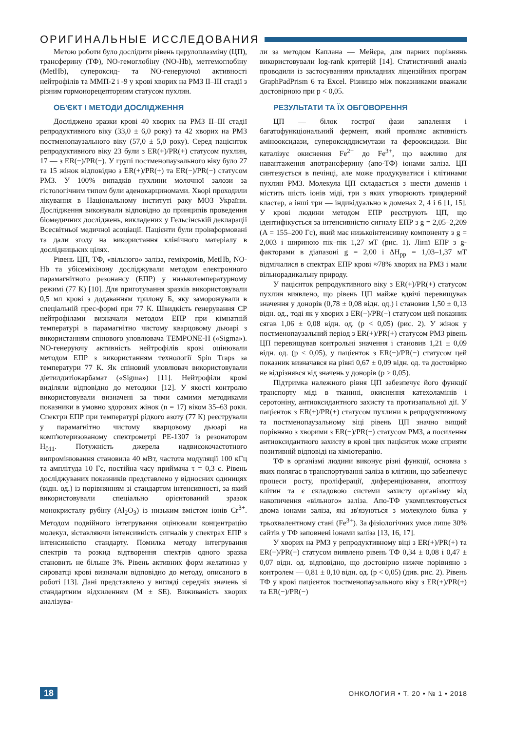ОРИГИНАЛЬНЫЕ ИССЛЕДОВАНИЯ
Метою роботи було дослідити рівень церулоплазміну (ЦП), трансферину (ТФ), NO-гемоглобіну (NO-Hb), метгемоглобіну (MetHb), супероксид- та NO-генеруючої активності нейтрофілів та ММП-2 і -9 у крові хворих на РМЗ II–III стадії з різним гормонорецепторним статусом пухлин.
ОБ'ЄКТ І МЕТОДИ ДОСЛІДЖЕННЯ
Досліджено зразки крові 40 хворих на РМЗ II–III стадії репродуктивного віку (33,0 ± 6,0 року) та 42 хворих на РМЗ постменопаузального віку (57,0 ± 5,0 року). Серед пацієнток репродуктивного віку 23 були з ER(+)/PR(+) статусом пухлин, 17 — з ER(−)/PR(−). У групі постменопаузального віку було 27 та 15 жінок відповідно з ER(+)/PR(+) та ER(−)/PR(−) статусом РМЗ. У 100% випадків пухлини молочної залози за гістологічним типом були аденокарциномами. Хворі проходили лікування в Національному інституті раку МОЗ України. Дослідження виконували відповідно до принципів проведення біомедичних досліджень, викладених у Гельсінській декларації Всесвітньої медичної асоціації. Пацієнти були проінформовані та дали згоду на використання клінічного матеріалу в дослідницьких цілях.
Рівень ЦП, ТФ, «вільного» заліза, геміхромів, MetHb, NO-Hb та убісеміхінону досліджували методом електронного парамагнітного резонансу (ЕПР) у низькотемпературному режимі (77 К) [10]. Для приготування зразків використовували 0,5 мл крові з додаванням трилону Б, яку заморожували в спеціальній прес-формі при 77 К. Швидкість генерування СР нейтрофілами визначали методом ЕПР при кімнатній температурі в парамагнітно чистому кварцовому дьюарі з використанням спінового уловлювача TEMPONE-H («Sigma»). NO-генеруючу активність нейтрофілів крові оцінювали методом ЕПР з використанням технології Spin Traps за температури 77 К. Як спіновий уловлювач використовували діетилдитіокарбамат («Sigma») [11]. Нейтрофіли крові виділяли відповідно до методики [12]. У якості контролю використовували визначені за тими самими методиками показники в умовно здорових жінок (n = 17) віком 35–63 роки. Спектри ЕПР при температурі рідкого азоту (77 К) реєстрували у парамагнітно чистому кварцовому дьюарі на комп'ютеризованому спектрометрі РЕ-1307 із резонатором H<sub>011</sub>. Потужність джерела надвисокочастотного випромінювання становила 40 мВт, частота модуляції 100 кГц та амплітуда 10 Гс, постійна часу приймача τ = 0,3 с. Рівень досліджуваних показників представлено у відносних одиницях (відн. од.) із порівнянням зі стандартом інтенсивності, за який використовували спеціально орієнтований зразок монокристалу рубіну (Al<sub>2</sub>O<sub>3</sub>) із низьким вмістом іонів Cr<sup>3+</sup>. Методом подвійного інтегрування оцінювали концентрацію молекул, зіставляючи інтенсивність сигналів у спектрах ЕПР з інтенсивністю стандарту. Помилка методу інтегрування спектрів та розкид відтворення спектрів одного зразка становить не більше 3%. Рівень активних форм желатиназ у сироватці крові визначали відповідно до методу, описаного в роботі [13]. Дані представлено у вигляді середніх значень зі стандартним відхиленням (M ± SE). Виживаність хворих аналізува-
ли за методом Каплана — Мейєра, для парних порівнянь використовували log-rank критерій [14]. Статистичний аналіз проводили із застосуванням прикладних ліцензійних програм GraphPadPrism 6 та Excel. Різницю між показниками вважали достовірною при p < 0,05.
РЕЗУЛЬТАТИ ТА ЇХ ОБГОВОРЕННЯ
ЦП — білок гострої фази запалення і багатофункціональний фермент, який проявляє активність аміноокси­дази, супероксиддисмутази та фероокси­дази. Він каталізує окиснення Fe<sup>2+</sup> до Fe<sup>3+</sup>, що важливо для навантаження апотрансферину (апо-ТФ) іонами заліза. ЦП синтезується в печінці, але може продукуватися і клітинами пухлин РМЗ. Молекула ЦП складається з шести доменів і містить шість іонів міді, три з яких утворюють триядерний кластер, а інші три — індивідуально в доменах 2, 4 і 6 [1, 15]. У крові людини методом ЕПР реєструють ЦП, що ідентифікується за інтенсивністю сигналу ЕПР з g = 2,05–2,209 (A = 155–200 Гс), який має низькоінтенсивну компоненту з g = 2,003 і шириною пік–пік 1,27 мТ (рис. 1). Лінії ЕПР з g-факторами в діапазоні g = 2,00 і ΔH<sub>pp</sub> = 1,03–1,37 мТ відмічалися в спектрах ЕПР крові ≈78% хворих на РМЗ і мали вільнорадикальну природу.
У пацієнток репродуктивного віку з ER(+)/PR(+) статусом пухлин виявлено, що рівень ЦП майже вдвічі перевищував значення у донорів (0,78 ± 0,08 відн. од.) і становив 1,50 ± 0,13 відн. од., тоді як у хворих з ER(−)/PR(−) статусом цей показник сягав 1,06 ± 0,08 відн. од. (p < 0,05) (рис. 2). У жінок у постменопаузальний період з ER(+)/PR(+) статусом РМЗ рівень ЦП перевищував контрольні значення і становив 1,21 ± 0,09 відн. од. (p < 0,05), у пацієнток з ER(−)/PR(−) статусом цей показник визначався на рівні 0,67 ± 0,09 відн. од. та достовірно не відрізнявся від значень у донорів (p > 0,05).
Підтримка належного рівня ЦП забезпечує його функції транспорту міді в тканині, окиснення катехоламінів і серотоніну, антиоксидантного захисту та протизапальної дії. У пацієнток з ER(+)/PR(+) статусом пухлини в репродуктивному та постменопаузальному віці рівень ЦП значно вищий порівняно з хворими з ER(−)/PR(−) статусом РМЗ, а посилення антиоксидантного захисту в крові цих пацієнток може сприяти позитивній відповіді на хіміотерапію.
ТФ в організмі людини виконує різні функції, основна з яких полягає в транспортуванні заліза в клітини, що забезпечує процеси росту, проліферації, диференціювання, апоптозу клітин та є складовою системи захисту організму від накопичення «вільного» заліза. Апо-ТФ укомплектовується двома іонами заліза, які зв'язуються з молекулою білка у трьохвалентному стані (Fe<sup>3+</sup>). За фізіологічних умов лише 30% сайтів у ТФ заповнені іонами заліза [13, 16, 17].
У хворих на РМЗ у репродуктивному віці з ER(+)/PR(+) та ER(−)/PR(−) статусом виявлено рівень ТФ 0,34 ± 0,08 і 0,47 ± 0,07 відн. од. відповідно, що достовірно нижче порівняно з контролем — 0,81 ± 0,10 відн. од. (p < 0,05) (див. рис. 2). Рівень ТФ у крові пацієнток постменопаузального віку з ER(+)/PR(+) та ER(−)/PR(−)
18 ОНКОЛОГИЯ • Т. 20 • № 1 • 2018